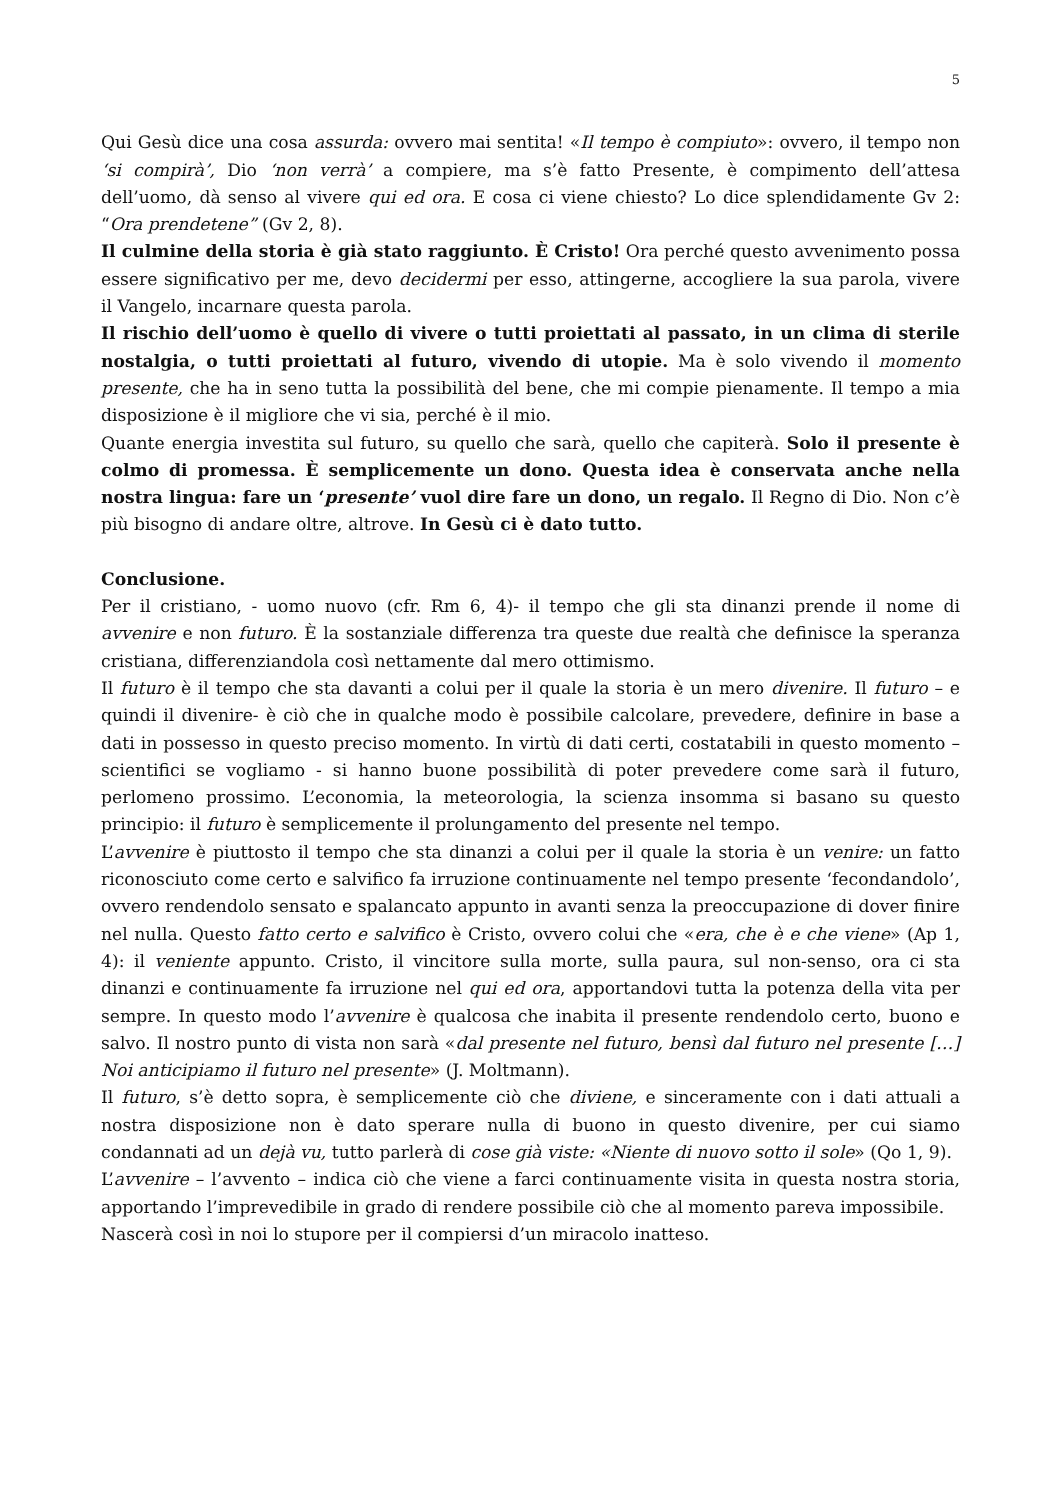5
Qui Gesù dice una cosa assurda: ovvero mai sentita! «Il tempo è compiuto»: ovvero, il tempo non ‘si compirà’, Dio ‘non verrà’ a compiere, ma s’è fatto Presente, è compimento dell’attesa dell’uomo, dà senso al vivere qui ed ora. E cosa ci viene chiesto? Lo dice splendidamente Gv 2: “Ora prendetene” (Gv 2, 8).
Il culmine della storia è già stato raggiunto. È Cristo! Ora perché questo avvenimento possa essere significativo per me, devo decidermi per esso, attingerne, accogliere la sua parola, vivere il Vangelo, incarnare questa parola.
Il rischio dell’uomo è quello di vivere o tutti proiettati al passato, in un clima di sterile nostalgia, o tutti proiettati al futuro, vivendo di utopie. Ma è solo vivendo il momento presente, che ha in seno tutta la possibilità del bene, che mi compie pienamente. Il tempo a mia disposizione è il migliore che vi sia, perché è il mio.
Quante energia investita sul futuro, su quello che sarà, quello che capiterà. Solo il presente è colmo di promessa. È semplicemente un dono. Questa idea è conservata anche nella nostra lingua: fare un ‘presente’ vuol dire fare un dono, un regalo. Il Regno di Dio. Non c’è più bisogno di andare oltre, altrove. In Gesù ci è dato tutto.
Conclusione.
Per il cristiano, - uomo nuovo (cfr. Rm 6, 4)- il tempo che gli sta dinanzi prende il nome di avvenire e non futuro. È la sostanziale differenza tra queste due realtà che definisce la speranza cristiana, differenziandola così nettamente dal mero ottimismo.
Il futuro è il tempo che sta davanti a colui per il quale la storia è un mero divenire. Il futuro – e quindi il divenire- è ciò che in qualche modo è possibile calcolare, prevedere, definire in base a dati in possesso in questo preciso momento. In virtù di dati certi, costatabili in questo momento – scientifici se vogliamo - si hanno buone possibilità di poter prevedere come sarà il futuro, perlomeno prossimo. L’economia, la meteorologia, la scienza insomma si basano su questo principio: il futuro è semplicemente il prolungamento del presente nel tempo.
L’avvenire è piuttosto il tempo che sta dinanzi a colui per il quale la storia è un venire: un fatto riconosciuto come certo e salvifico fa irruzione continuamente nel tempo presente ‘fecondandolo’, ovvero rendendolo sensato e spalancato appunto in avanti senza la preoccupazione di dover finire nel nulla. Questo fatto certo e salvifico è Cristo, ovvero colui che «era, che è e che viene» (Ap 1, 4): il veniente appunto. Cristo, il vincitore sulla morte, sulla paura, sul non-senso, ora ci sta dinanzi e continuamente fa irruzione nel qui ed ora, apportandovi tutta la potenza della vita per sempre. In questo modo l’avvenire è qualcosa che inabita il presente rendendolo certo, buono e salvo. Il nostro punto di vista non sarà «dal presente nel futuro, bensì dal futuro nel presente […] Noi anticipiamo il futuro nel presente» (J. Moltmann).
Il futuro, s’è detto sopra, è semplicemente ciò che diviene, e sinceramente con i dati attuali a nostra disposizione non è dato sperare nulla di buono in questo divenire, per cui siamo condannati ad un dejà vu, tutto parlerà di cose già viste: «Niente di nuovo sotto il sole» (Qo 1, 9).
L’avvenire – l’avvento – indica ciò che viene a farci continuamente visita in questa nostra storia, apportando l’imprevedibile in grado di rendere possibile ciò che al momento pareva impossibile.
Nascerà così in noi lo stupore per il compiersi d’un miracolo inatteso.